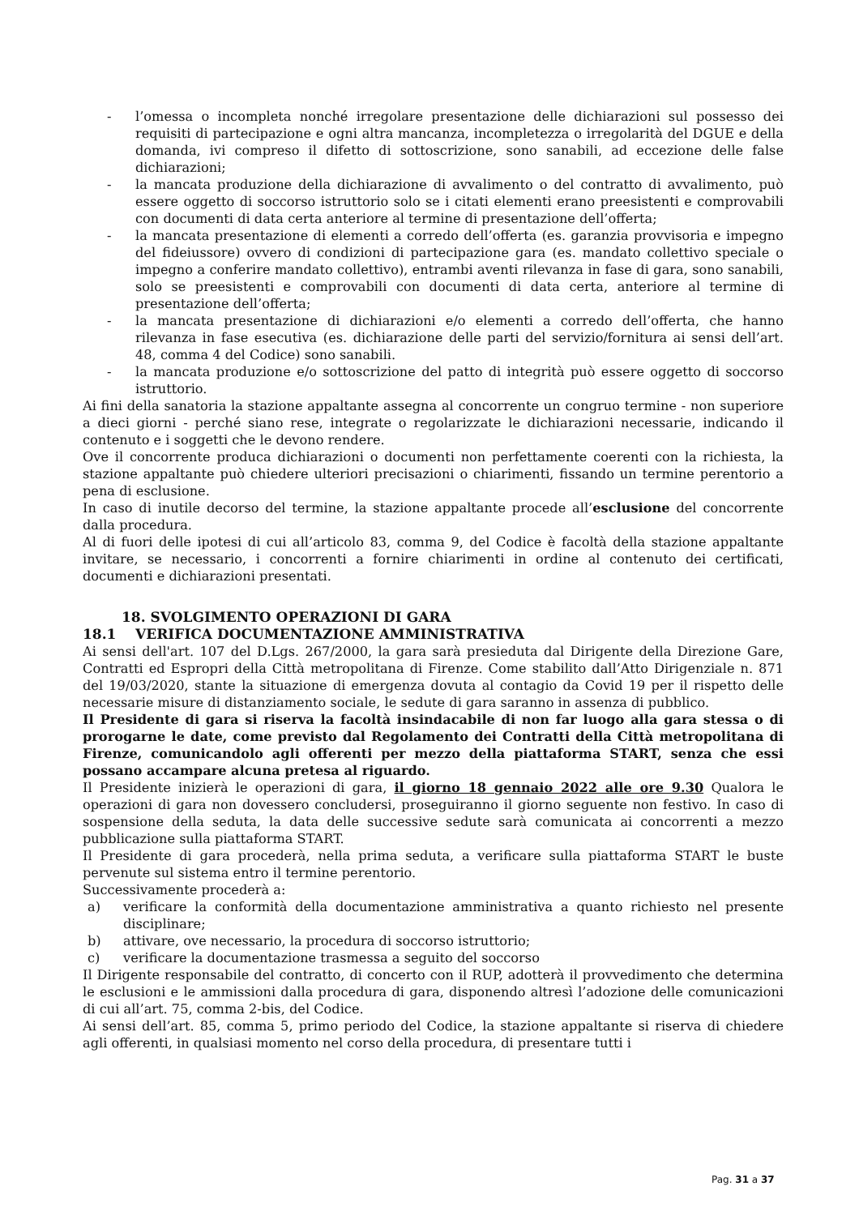- l’omessa o incompleta nonché irregolare presentazione delle dichiarazioni sul possesso dei requisiti di partecipazione e ogni altra mancanza, incompletezza o irregolarità del DGUE e della domanda, ivi compreso il difetto di sottoscrizione, sono sanabili, ad eccezione delle false dichiarazioni;
- la mancata produzione della dichiarazione di avvalimento o del contratto di avvalimento, può essere oggetto di soccorso istruttorio solo se i citati elementi erano preesistenti e comprovabili con documenti di data certa anteriore al termine di presentazione dell’offerta;
- la mancata presentazione di elementi a corredo dell’offerta (es. garanzia provvisoria e impegno del fideiussore) ovvero di condizioni di partecipazione gara (es. mandato collettivo speciale o impegno a conferire mandato collettivo), entrambi aventi rilevanza in fase di gara, sono sanabili, solo se preesistenti e comprovabili con documenti di data certa, anteriore al termine di presentazione dell’offerta;
- la mancata presentazione di dichiarazioni e/o elementi a corredo dell’offerta, che hanno rilevanza in fase esecutiva (es. dichiarazione delle parti del servizio/fornitura ai sensi dell’art. 48, comma 4 del Codice) sono sanabili.
- la mancata produzione e/o sottoscrizione del patto di integrità può essere oggetto di soccorso istruttorio.
Ai fini della sanatoria la stazione appaltante assegna al concorrente un congruo termine - non superiore a dieci giorni - perché siano rese, integrate o regolarizzate le dichiarazioni necessarie, indicando il contenuto e i soggetti che le devono rendere.
Ove il concorrente produca dichiarazioni o documenti non perfettamente coerenti con la richiesta, la stazione appaltante può chiedere ulteriori precisazioni o chiarimenti, fissando un termine perentorio a pena di esclusione.
In caso di inutile decorso del termine, la stazione appaltante procede all’esclusione del concorrente dalla procedura.
Al di fuori delle ipotesi di cui all’articolo 83, comma 9, del Codice è facoltà della stazione appaltante invitare, se necessario, i concorrenti a fornire chiarimenti in ordine al contenuto dei certificati, documenti e dichiarazioni presentati.
18. SVOLGIMENTO OPERAZIONI DI GARA
18.1 VERIFICA DOCUMENTAZIONE AMMINISTRATIVA
Ai sensi dell'art. 107 del D.Lgs. 267/2000, la gara sarà presieduta dal Dirigente della Direzione Gare, Contratti ed Espropri della Città metropolitana di Firenze. Come stabilito dall’Atto Dirigenziale n. 871 del 19/03/2020, stante la situazione di emergenza dovuta al contagio da Covid 19 per il rispetto delle necessarie misure di distanziamento sociale, le sedute di gara saranno in assenza di pubblico.
Il Presidente di gara si riserva la facoltà insindacabile di non far luogo alla gara stessa o di prorogarne le date, come previsto dal Regolamento dei Contratti della Città metropolitana di Firenze, comunicandolo agli offerenti per mezzo della piattaforma START, senza che essi possano accampare alcuna pretesa al riguardo.
Il Presidente inizierà le operazioni di gara, il giorno 18 gennaio 2022 alle ore 9.30 Qualora le operazioni di gara non dovessero concludersi, proseguiranno il giorno seguente non festivo. In caso di sospensione della seduta, la data delle successive sedute sarà comunicata ai concorrenti a mezzo pubblicazione sulla piattaforma START.
Il Presidente di gara procederà, nella prima seduta, a verificare sulla piattaforma START le buste pervenute sul sistema entro il termine perentorio.
Successivamente procederà a:
a) verificare la conformità della documentazione amministrativa a quanto richiesto nel presente disciplinare;
b) attivare, ove necessario, la procedura di soccorso istruttorio;
c) verificare la documentazione trasmessa a seguito del soccorso
Il Dirigente responsabile del contratto, di concerto con il RUP, adotterà il provvedimento che determina le esclusioni e le ammissioni dalla procedura di gara, disponendo altresì l’adozione delle comunicazioni di cui all’art. 75, comma 2-bis, del Codice.
Ai sensi dell’art. 85, comma 5, primo periodo del Codice, la stazione appaltante si riserva di chiedere agli offerenti, in qualsiasi momento nel corso della procedura, di presentare tutti i
Pag. 31 a 37